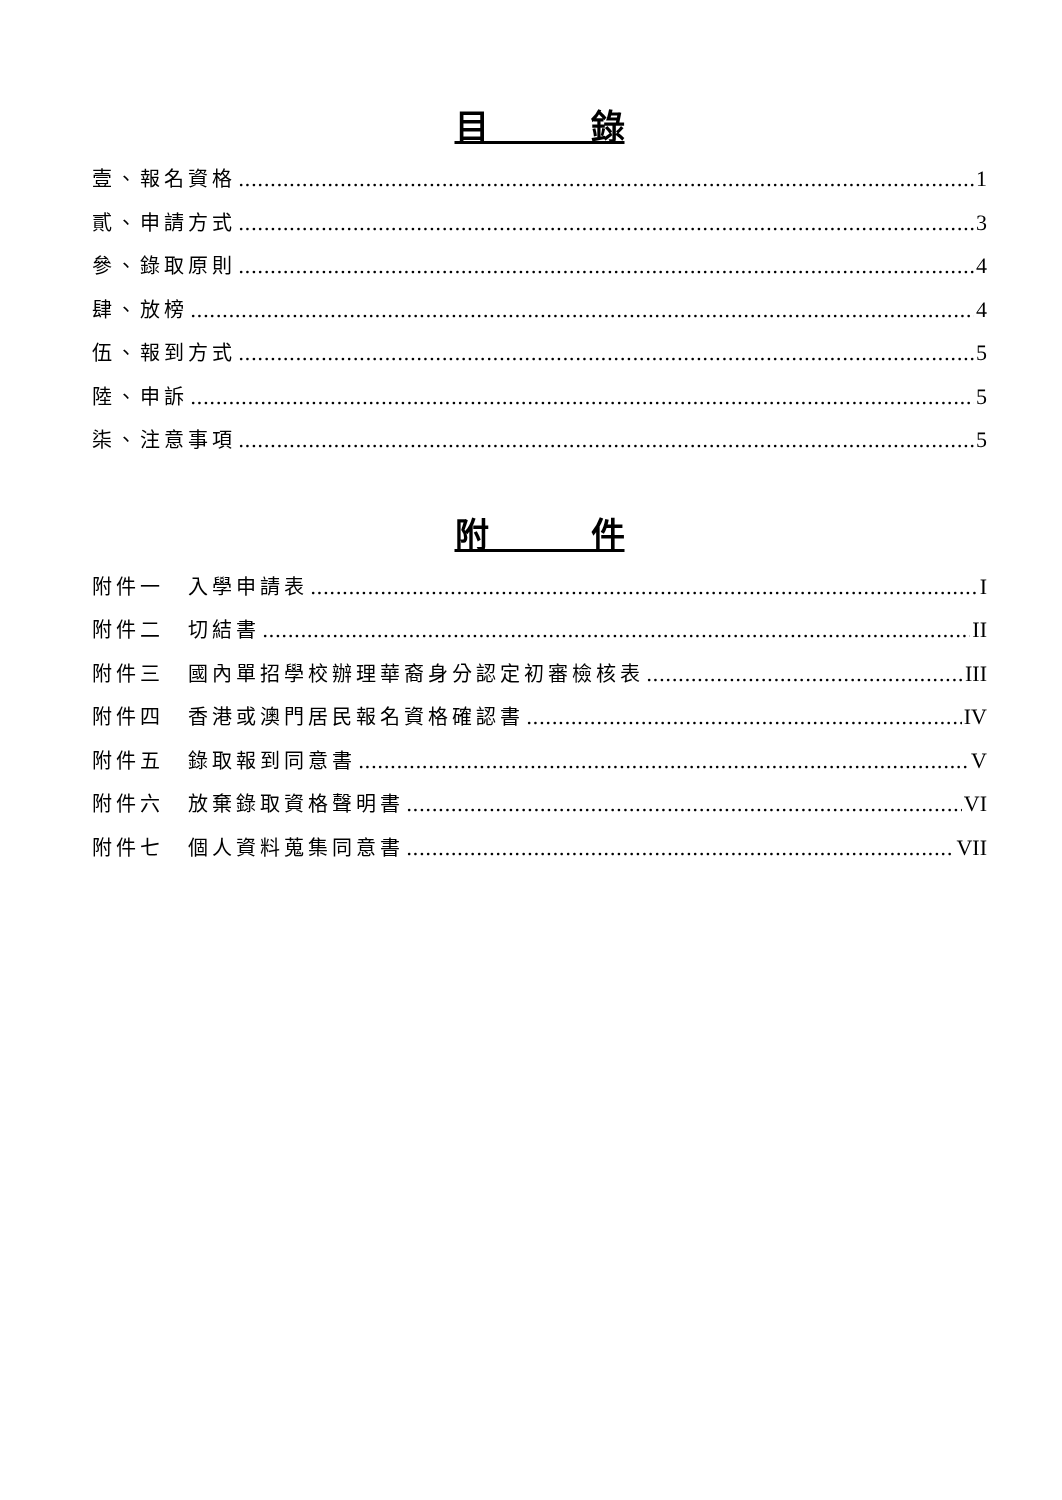目　　　錄
壹、報名資格 1
貳、申請方式 3
參、錄取原則 4
肆、放榜 4
伍、報到方式 5
陸、申訴 5
柒、注意事項 5
附　　　件
附件一　入學申請表 I
附件二　切結書 II
附件三　國內單招學校辦理華裔身分認定初審檢核表 III
附件四　香港或澳門居民報名資格確認書 IV
附件五　錄取報到同意書 V
附件六　放棄錄取資格聲明書 VI
附件七　個人資料蒐集同意書 VII